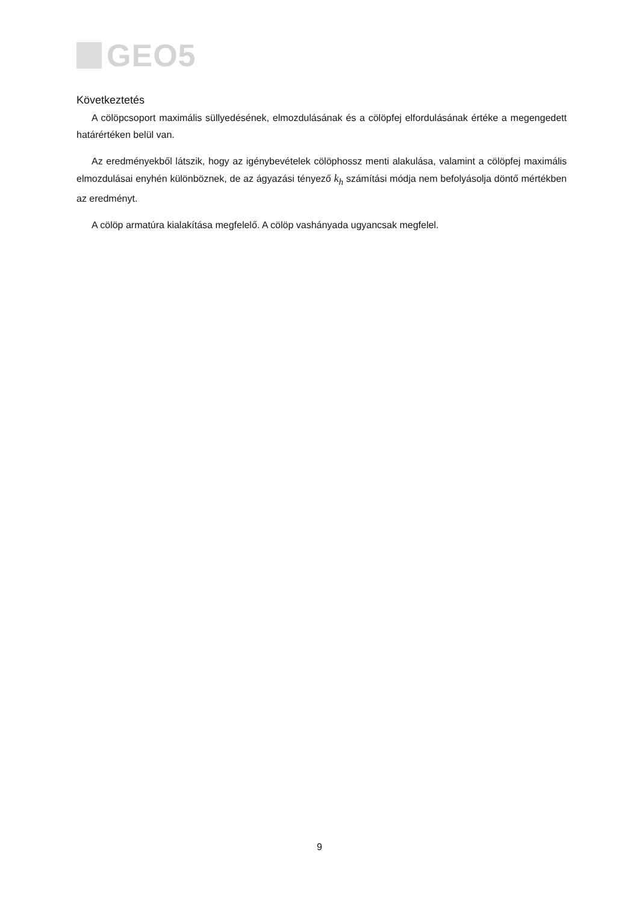GEO5
Következtetés
A cölöpcsoport maximális süllyedésének, elmozdulásának és a cölöpfej elfordulásának értéke a megengedett határértéken belül van.
Az eredményekből látszik, hogy az igénybevételek cölöphossz menti alakulása, valamint a cölöpfej maximális elmozdulásai enyhén különböznek, de az ágyazási tényező k<sub>h</sub> számítási módja nem befolyásolja döntő mértékben az eredményt.
A cölöp armatúra kialakítása megfelelő. A cölöp vashányada ugyancsak megfelel.
9